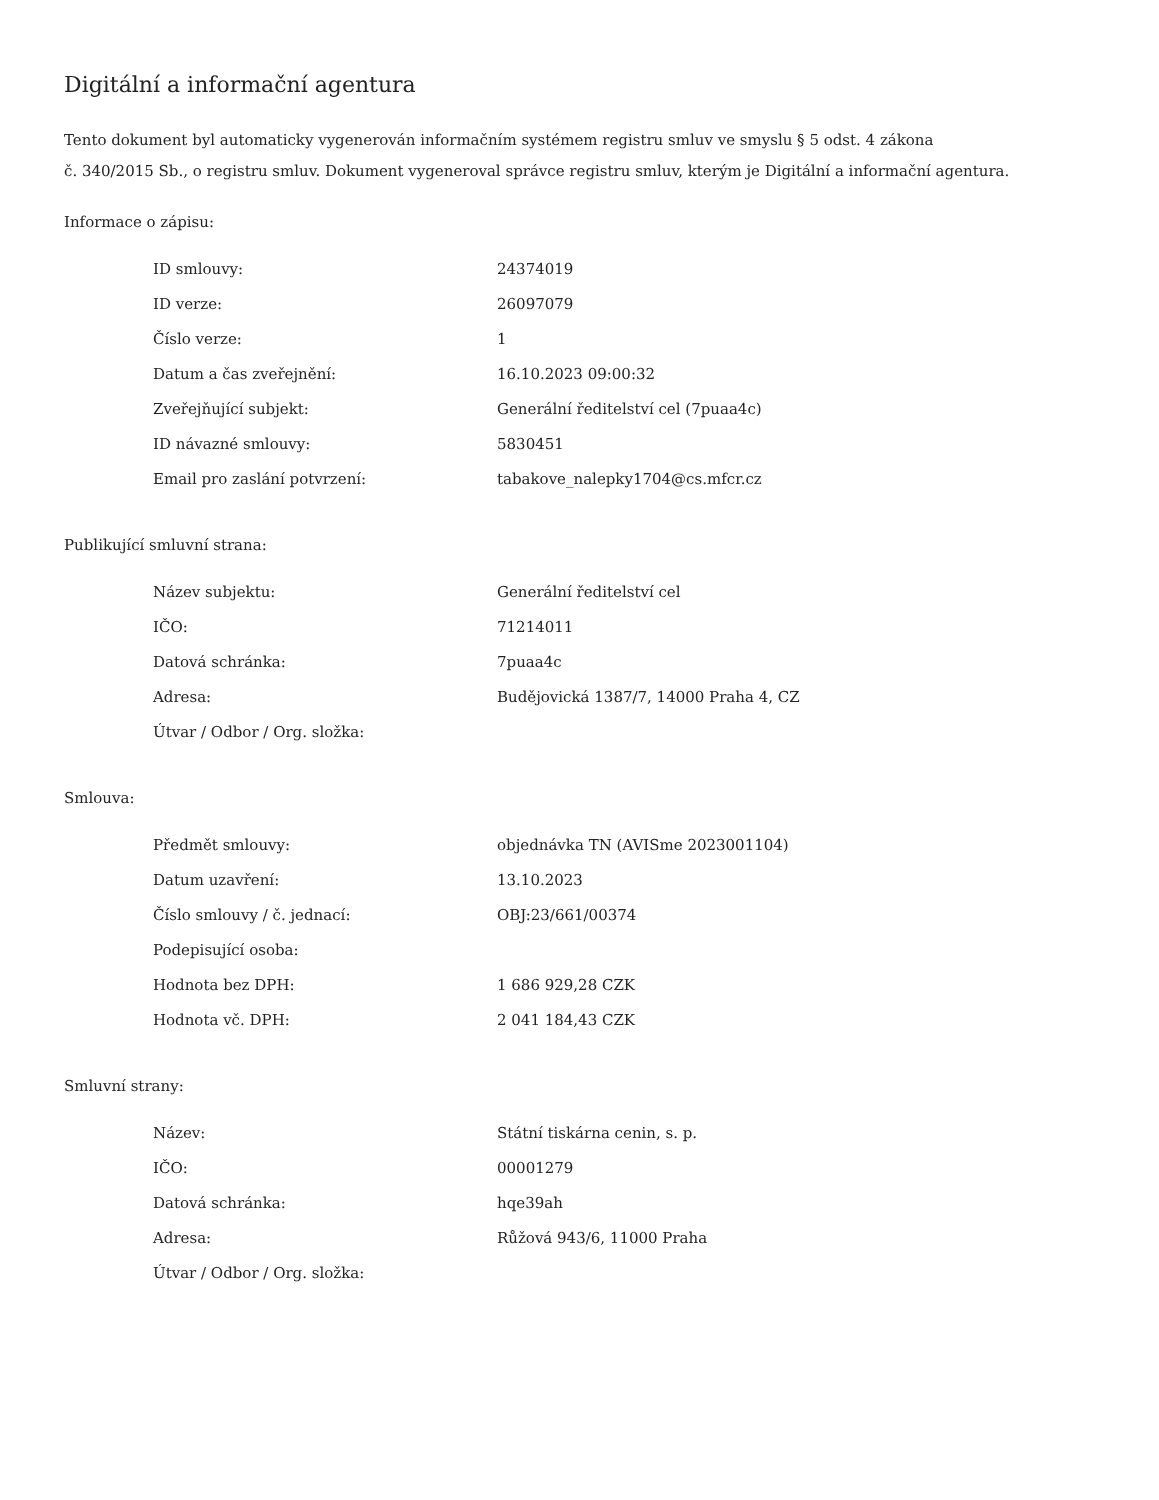Digitální a informační agentura
Tento dokument byl automaticky vygenerován informačním systémem registru smluv ve smyslu § 5 odst. 4 zákona
č. 340/2015 Sb., o registru smluv. Dokument vygeneroval správce registru smluv, kterým je Digitální a informační agentura.
Informace o zápisu:
| ID smlouvy: | 24374019 |
| ID verze: | 26097079 |
| Číslo verze: | 1 |
| Datum a čas zveřejnění: | 16.10.2023 09:00:32 |
| Zveřejňující subjekt: | Generální ředitelství cel (7puaa4c) |
| ID návazné smlouvy: | 5830451 |
| Email pro zaslání potvrzení: | tabakove_nalepky1704@cs.mfcr.cz |
Publikující smluvní strana:
| Název subjektu: | Generální ředitelství cel |
| IČO: | 71214011 |
| Datová schránka: | 7puaa4c |
| Adresa: | Budějovická 1387/7, 14000 Praha 4, CZ |
| Útvar / Odbor / Org. složka: | |
Smlouva:
| Předmět smlouvy: | objednávka TN (AVISme 2023001104) |
| Datum uzavření: | 13.10.2023 |
| Číslo smlouvy / č. jednací: | OBJ:23/661/00374 |
| Podepisující osoba: | |
| Hodnota bez DPH: | 1 686 929,28 CZK |
| Hodnota vč. DPH: | 2 041 184,43 CZK |
Smluvní strany:
| Název: | Státní tiskárna cenin, s. p. |
| IČO: | 00001279 |
| Datová schránka: | hqe39ah |
| Adresa: | Růžová 943/6, 11000 Praha |
| Útvar / Odbor / Org. složka: | |